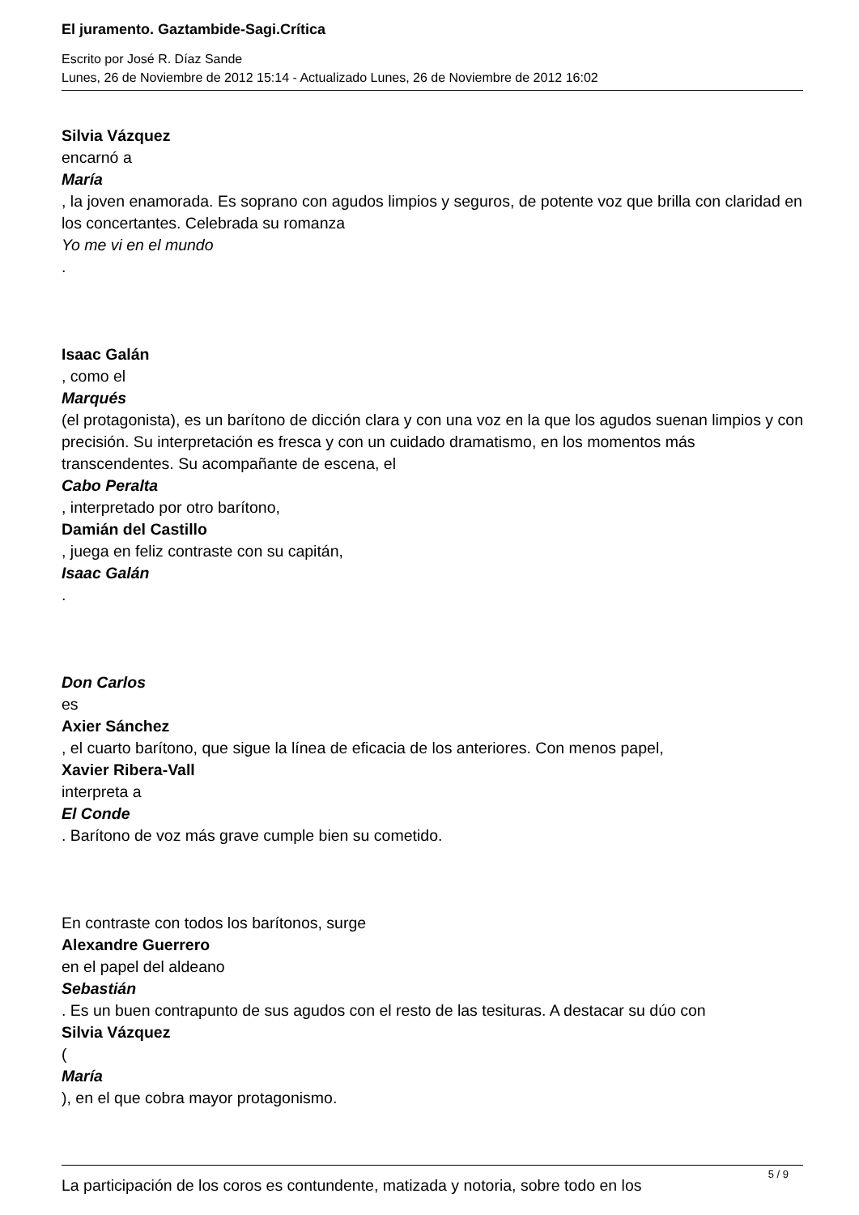El juramento. Gaztambide-Sagi.Crítica
Escrito por José R. Díaz Sande
Lunes, 26 de Noviembre de 2012 15:14 - Actualizado Lunes, 26 de Noviembre de 2012 16:02
Silvia Vázquez
encarnó a
María
, la joven enamorada. Es soprano con agudos limpios y seguros, de potente voz que brilla con claridad en los concertantes. Celebrada su romanza
Yo me vi en el mundo
.
Isaac Galán
, como el
Marqués
(el protagonista), es un barítono de dicción clara y con una voz en la que los agudos suenan limpios y con precisión. Su interpretación es fresca y con un cuidado dramatismo, en los momentos más transcendentes. Su acompañante de escena, el
Cabo Peralta
, interpretado por otro barítono,
Damián del Castillo
, juega en feliz contraste con su capitán,
Isaac Galán
.
Don Carlos
es
Axier Sánchez
, el cuarto barítono, que sigue la línea de eficacia de los anteriores. Con menos papel,
Xavier Ribera-Vall
interpreta a
El Conde
. Barítono de voz más grave cumple bien su cometido.
En contraste con todos los barítonos, surge
Alexandre Guerrero
en el papel del aldeano
Sebastián
. Es un buen contrapunto de sus agudos con el resto de las tesituras. A destacar su dúo con
Silvia Vázquez
(
María
), en el que cobra mayor protagonismo.
La participación de los coros es contundente, matizada y notoria, sobre todo en los
5 / 9